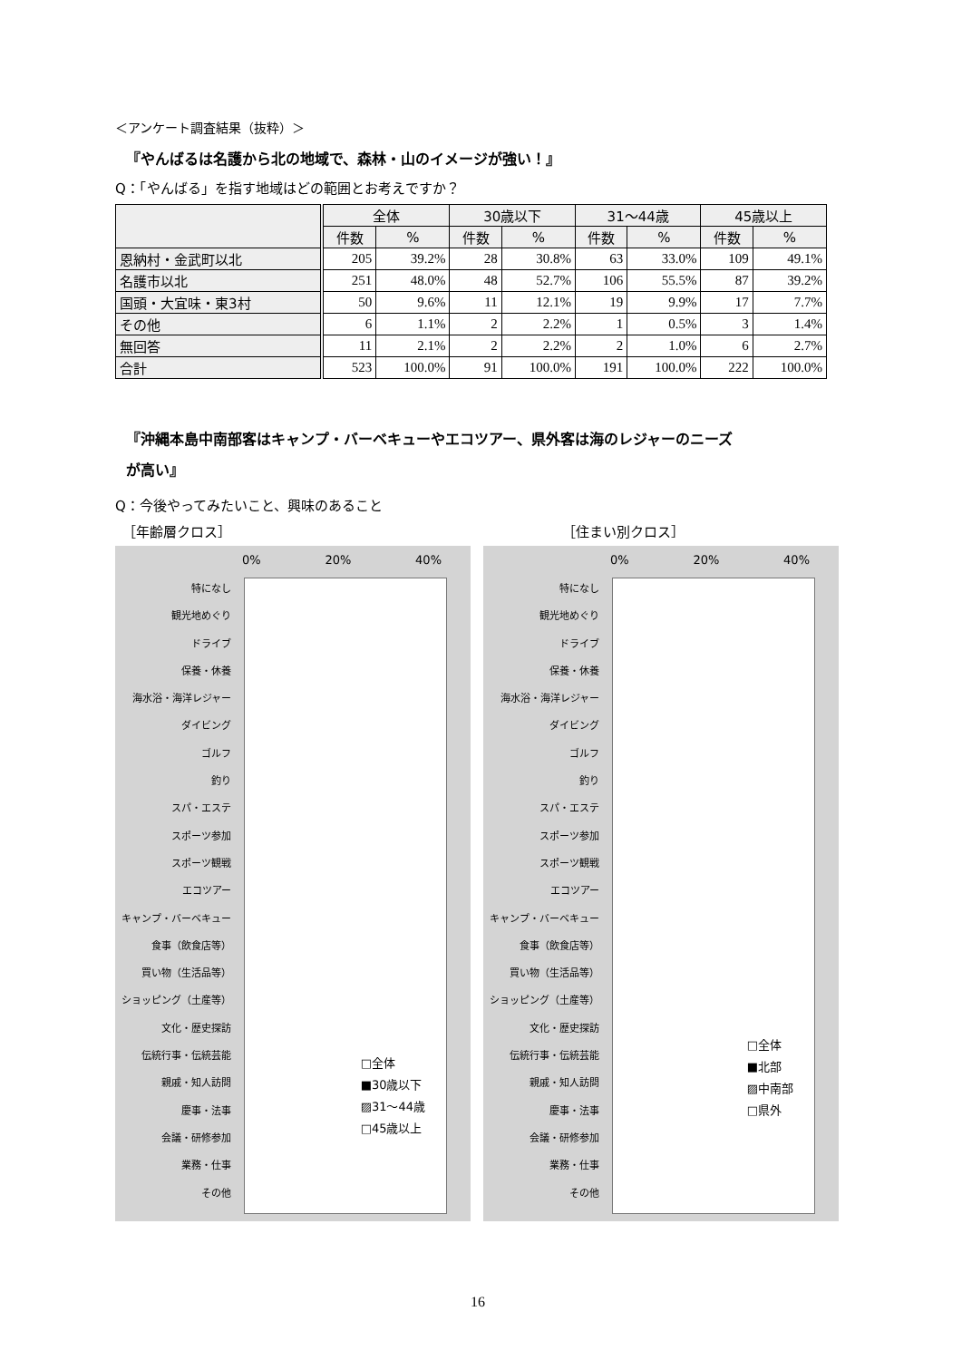＜アンケート調査結果（抜粋）＞
『やんばるは名護から北の地域で、森林・山のイメージが強い！』
Q：「やんばる」を指す地域はどの範囲とお考えですか？
| | 全体 | | 30歳以下 | | 31～44歳 | | 45歳以上 | |
| --- | --- | --- | --- | --- | --- | --- | --- | --- |
| | 件数 | % | 件数 | % | 件数 | % | 件数 | % |
| 恩納村・金武町以北 | 205 | 39.2% | 28 | 30.8% | 63 | 33.0% | 109 | 49.1% |
| 名護市以北 | 251 | 48.0% | 48 | 52.7% | 106 | 55.5% | 87 | 39.2% |
| 国頭・大宜味・東3村 | 50 | 9.6% | 11 | 12.1% | 19 | 9.9% | 17 | 7.7% |
| その他 | 6 | 1.1% | 2 | 2.2% | 1 | 0.5% | 3 | 1.4% |
| 無回答 | 11 | 2.1% | 2 | 2.2% | 2 | 1.0% | 6 | 2.7% |
| 合計 | 523 | 100.0% | 91 | 100.0% | 191 | 100.0% | 222 | 100.0% |
『沖縄本島中南部客はキャンプ・バーベキューやエコツアー、県外客は海のレジャーのニーズ
が高い』
Q：今後やってみたいこと、興味のあること
［年齢層クロス］ ［住まい別クロス］
0% 20% 40%
特になし
観光地めぐり
ドライブ
保養・休養
海水浴・海洋レジャー
ダイビング
ゴルフ
釣り
スパ・エステ
スポーツ参加
スポーツ観戦
エコツアー
キャンプ・バーベキュー
食事（飲食店等）
買い物（生活品等）
ショッピング（土産等）
文化・歴史探訪
伝統行事・伝統芸能
親戚・知人訪問
慶事・法事
会議・研修参加
業務・仕事
その他
□全体
■30歳以下
▨31～44歳
□45歳以上
0% 20% 40%
特になし
観光地めぐり
ドライブ
保養・休養
海水浴・海洋レジャー
ダイビング
ゴルフ
釣り
スパ・エステ
スポーツ参加
スポーツ観戦
エコツアー
キャンプ・バーベキュー
食事（飲食店等）
買い物（生活品等）
ショッピング（土産等）
文化・歴史探訪
伝統行事・伝統芸能
親戚・知人訪問
慶事・法事
会議・研修参加
業務・仕事
その他
□全体
■北部
▨中南部
□県外
16